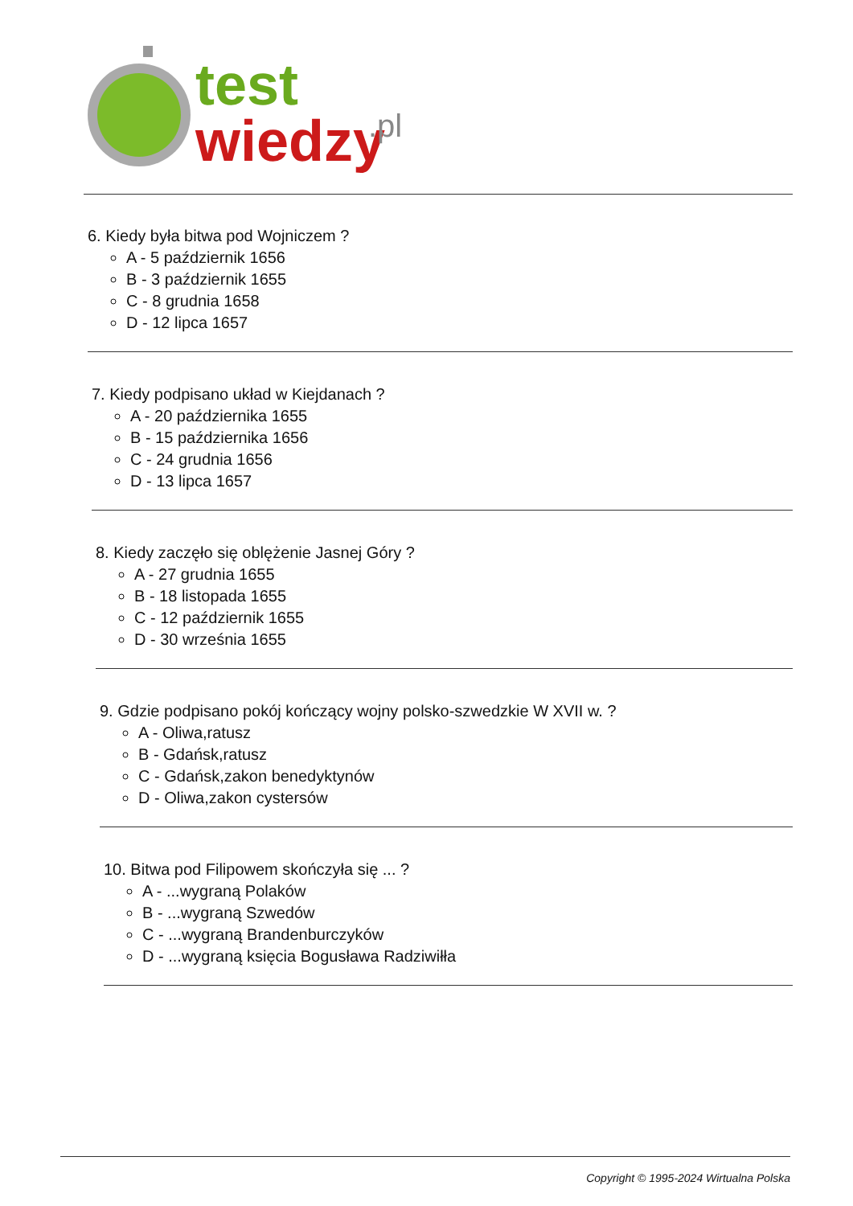test
wiedzy
.pl
6. Kiedy była bitwa pod Wojniczem ?
A - 5 październik 1656
B - 3 październik 1655
C - 8 grudnia 1658
D - 12 lipca 1657
7. Kiedy podpisano układ w Kiejdanach ?
A - 20 października 1655
B - 15 października 1656
C - 24 grudnia 1656
D - 13 lipca 1657
8. Kiedy zaczęło się oblężenie Jasnej Góry ?
A - 27 grudnia 1655
B - 18 listopada 1655
C - 12 październik 1655
D - 30 września 1655
9. Gdzie podpisano pokój kończący wojny polsko-szwedzkie W XVII w. ?
A - Oliwa,ratusz
B - Gdańsk,ratusz
C - Gdańsk,zakon benedyktynów
D - Oliwa,zakon cystersów
10. Bitwa pod Filipowem skończyła się ... ?
A - ...wygraną Polaków
B - ...wygraną Szwedów
C - ...wygraną Brandenburczyków
D - ...wygraną księcia Bogusława Radziwiłła
Copyright © 1995-2024 Wirtualna Polska